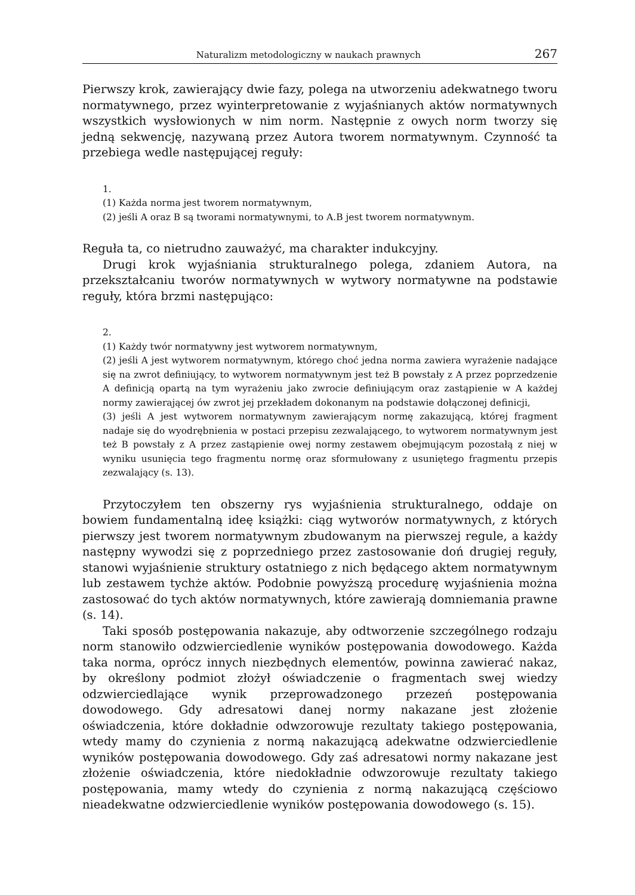Naturalizm metodologiczny w naukach prawnych 267
Pierwszy krok, zawierający dwie fazy, polega na utworzeniu adekwatnego tworu normatywnego, przez wyinterpretowanie z wyjaśnianych aktów normatywnych wszystkich wysłowionych w nim norm. Następnie z owych norm tworzy się jedną sekwencję, nazywaną przez Autora tworem normatywnym. Czynność ta przebiega wedle następującej reguły:
1.
(1) Każda norma jest tworem normatywnym,
(2) jeśli A oraz B są tworami normatywnymi, to A.B jest tworem normatywnym.
Reguła ta, co nietrudno zauważyć, ma charakter indukcyjny.
Drugi krok wyjaśniania strukturalnego polega, zdaniem Autora, na przekształcaniu tworów normatywnych w wytwory normatywne na podstawie reguły, która brzmi następująco:
2.
(1) Każdy twór normatywny jest wytworem normatywnym,
(2) jeśli A jest wytworem normatywnym, którego choć jedna norma zawiera wyrażenie nadające się na zwrot definiujący, to wytworem normatywnym jest też B powstały z A przez poprzedzenie A definicją opartą na tym wyrażeniu jako zwrocie definiującym oraz zastąpienie w A każdej normy zawierającej ów zwrot jej przekładem dokonanym na podstawie dołączonej definicji,
(3) jeśli A jest wytworem normatywnym zawierającym normę zakazującą, której fragment nadaje się do wyodrębnienia w postaci przepisu zezwalającego, to wytworem normatywnym jest też B powstały z A przez zastąpienie owej normy zestawem obejmującym pozostałą z niej w wyniku usunięcia tego fragmentu normę oraz sformułowany z usuniętego fragmentu przepis zezwalający (s. 13).
Przytoczyłem ten obszerny rys wyjaśnienia strukturalnego, oddaje on bowiem fundamentalną ideę książki: ciąg wytworów normatywnych, z których pierwszy jest tworem normatywnym zbudowanym na pierwszej regule, a każdy następny wywodzi się z poprzedniego przez zastosowanie doń drugiej reguły, stanowi wyjaśnienie struktury ostatniego z nich będącego aktem normatywnym lub zestawem tychże aktów. Podobnie powyższą procedurę wyjaśnienia można zastosować do tych aktów normatywnych, które zawierają domniemania prawne (s. 14).
Taki sposób postępowania nakazuje, aby odtworzenie szczególnego rodzaju norm stanowiło odzwierciedlenie wyników postępowania dowodowego. Każda taka norma, oprócz innych niezbędnych elementów, powinna zawierać nakaz, by określony podmiot złożył oświadczenie o fragmentach swej wiedzy odzwierciedlające wynik przeprowadzonego przezeń postępowania dowodowego. Gdy adresatowi danej normy nakazane jest złożenie oświadczenia, które dokładnie odwzorowuje rezultaty takiego postępowania, wtedy mamy do czynienia z normą nakazującą adekwatne odzwierciedlenie wyników postępowania dowodowego. Gdy zaś adresatowi normy nakazane jest złożenie oświadczenia, które niedokładnie odwzorowuje rezultaty takiego postępowania, mamy wtedy do czynienia z normą nakazującą częściowo nieadekwatne odzwierciedlenie wyników postępowania dowodowego (s. 15).